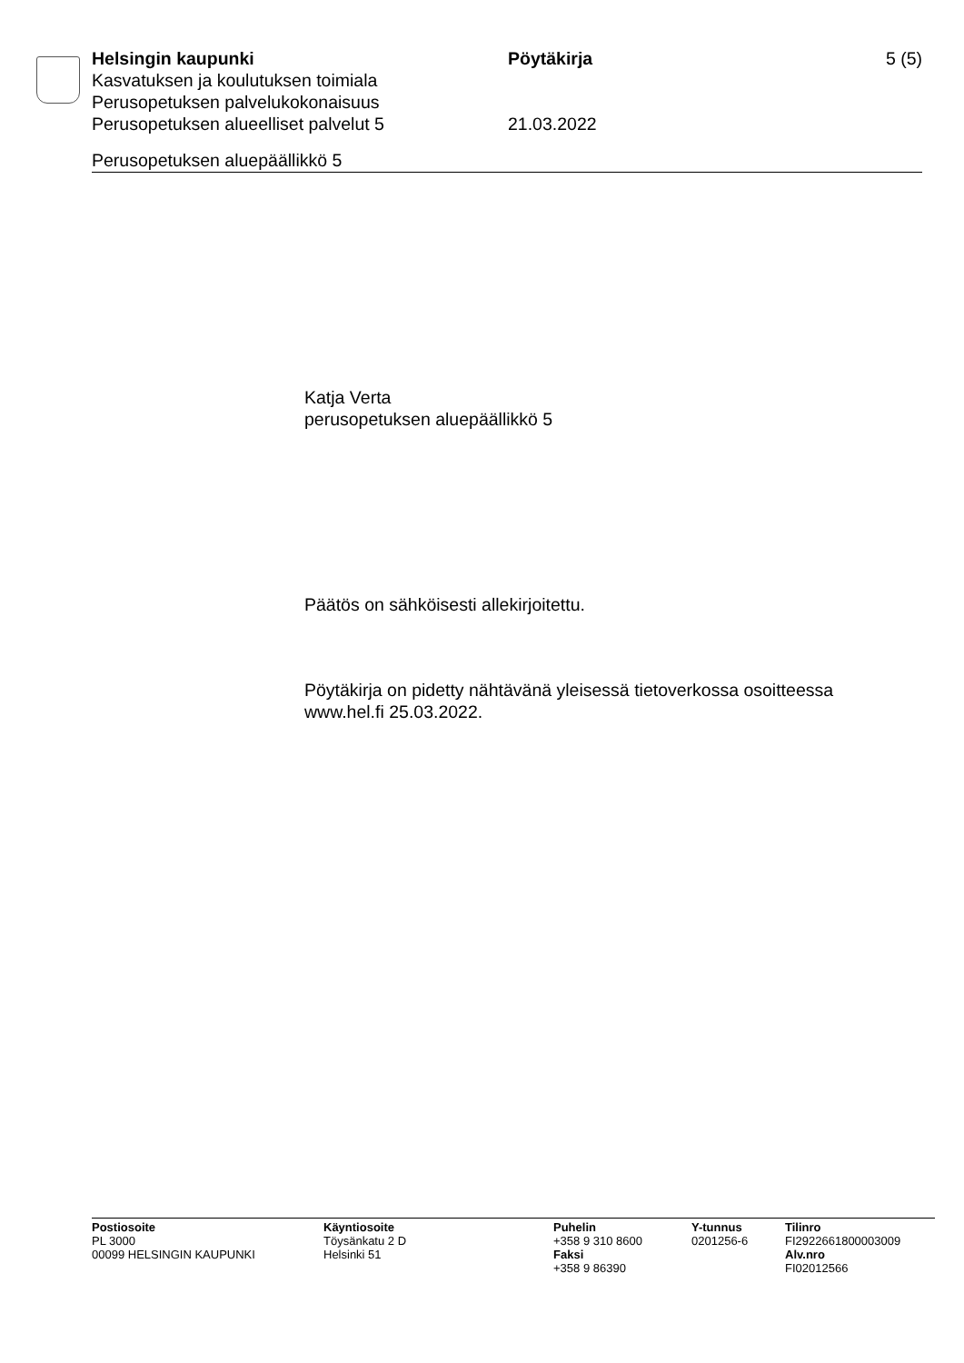Helsingin kaupunki Pöytäkirja 5 (5)
Kasvatuksen ja koulutuksen toimiala
Perusopetuksen palvelukokonaisuus
Perusopetuksen alueelliset palvelut 5 21.03.2022
Perusopetuksen aluepäällikkö 5
Katja Verta
perusopetuksen aluepäällikkö 5
Päätös on sähköisesti allekirjoitettu.
Pöytäkirja on pidetty nähtävänä yleisessä tietoverkossa osoitteessa
www.hel.fi 25.03.2022.
Postiosoite
PL 3000
00099 HELSINGIN KAUPUNKI
Käyntiosoite
Töysänkatu 2 D
Helsinki 51
Puhelin
+358 9 310 8600
Faksi
+358 9 86390
Y-tunnus
0201256-6
Tilinro
FI2922661800003009
Alv.nro
FI02012566